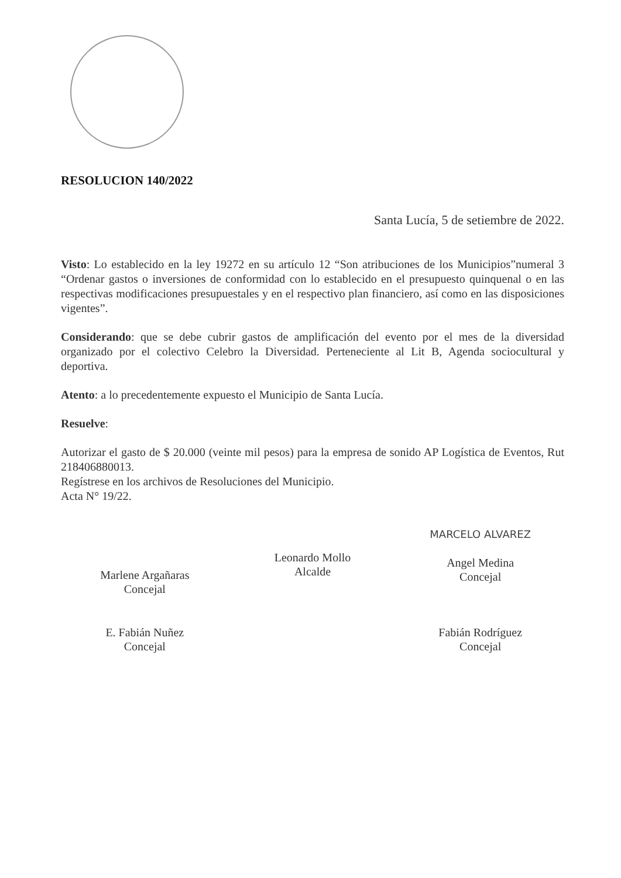RESOLUCION 140/2022
Santa Lucía, 5 de setiembre de 2022.
Visto: Lo establecido en la ley 19272 en su artículo 12 “Son atribuciones de los Municipios”numeral 3 “Ordenar gastos o inversiones de conformidad con lo establecido en el presupuesto quinquenal o en las respectivas modificaciones presupuestales y en el respectivo plan financiero, así como en las disposiciones vigentes”.
Considerando: que se debe cubrir gastos de amplificación del evento por el mes de la diversidad organizado por el colectivo Celebro la Diversidad. Perteneciente al Lit B, Agenda sociocultural y deportiva.
Atento: a lo precedentemente expuesto el Municipio de Santa Lucía.
Resuelve:
Autorizar el gasto de $ 20.000 (veinte mil pesos) para la empresa de sonido AP Logística de Eventos, Rut 218406880013.
Regístrese en los archivos de Resoluciones del Municipio.
Acta N° 19/22.
Marlene Argañaras
Concejal
Leonardo Mollo
Alcalde
MARCELO ALVAREZ
Angel Medina
Concejal
E. Fabián Nuñez
Concejal
Fabián Rodríguez
Concejal